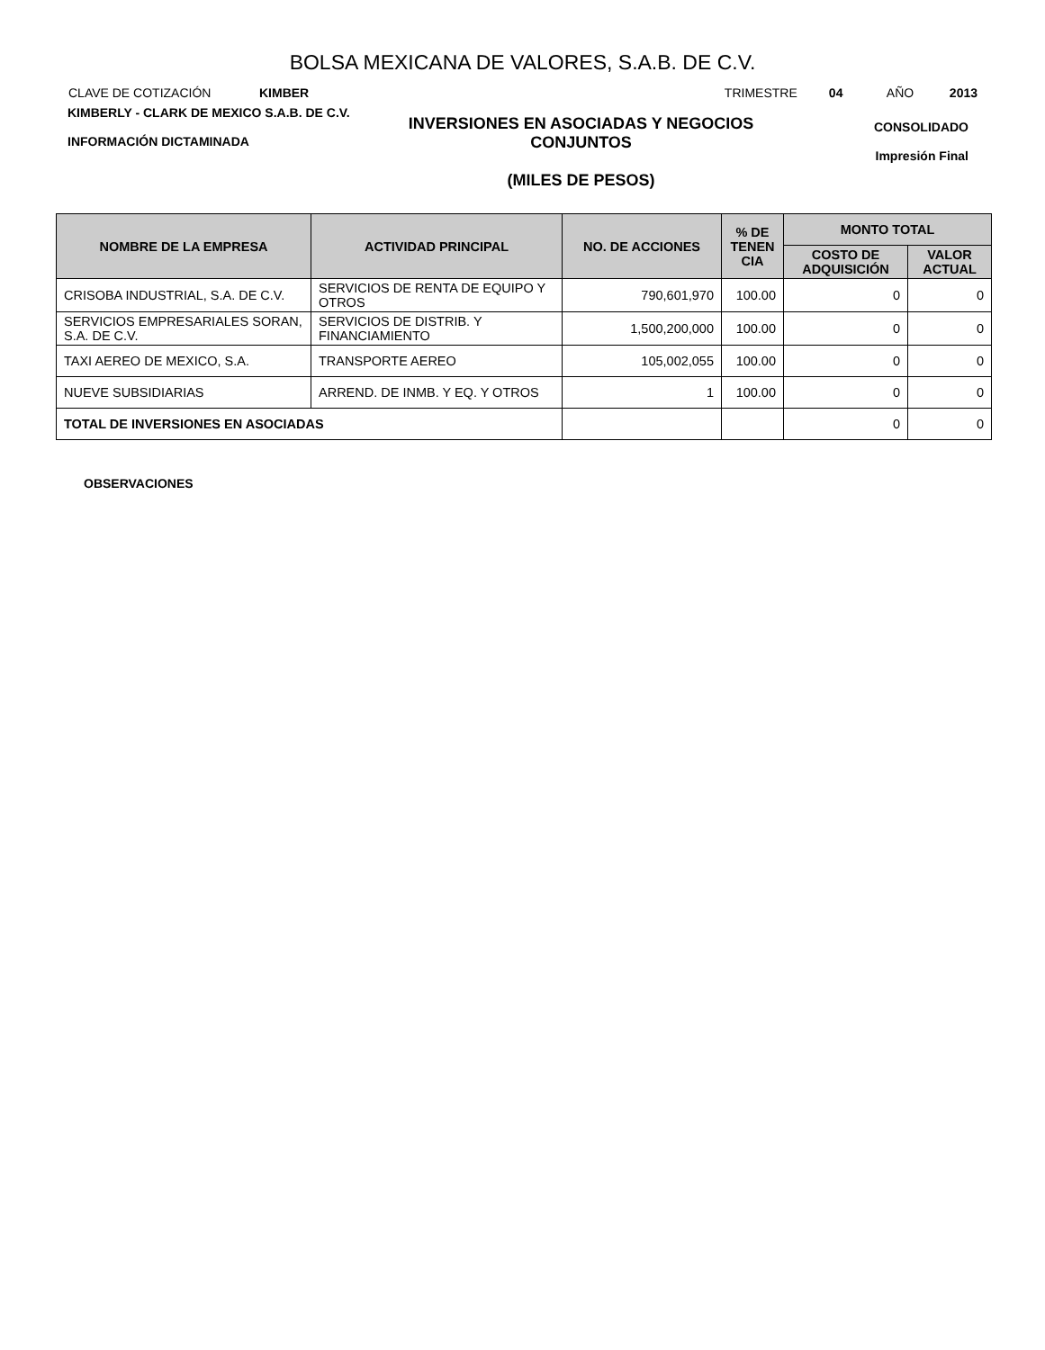BOLSA MEXICANA DE VALORES, S.A.B. DE C.V.
CLAVE DE COTIZACIÓN KIMBER TRIMESTRE 04 AÑO 2013
KIMBERLY - CLARK DE MEXICO S.A.B. DE C.V.
INFORMACIÓN DICTAMINADA
INVERSIONES EN ASOCIADAS Y NEGOCIOS CONJUNTOS
(MILES DE PESOS)
CONSOLIDADO
Impresión Final
| NOMBRE DE LA EMPRESA | ACTIVIDAD PRINCIPAL | NO. DE ACCIONES | % DE TENEN CIA | MONTO TOTAL | |
| --- | --- | --- | --- | --- | --- |
| | | | | COSTO DE ADQUISICIÓN | VALOR ACTUAL |
| CRISOBA INDUSTRIAL, S.A. DE C.V. | SERVICIOS DE RENTA DE EQUIPO Y OTROS | 790,601,970 | 100.00 | 0 | 0 |
| SERVICIOS EMPRESARIALES SORAN, S.A. DE C.V. | SERVICIOS DE DISTRIB. Y FINANCIAMIENTO | 1,500,200,000 | 100.00 | 0 | 0 |
| TAXI AEREO DE MEXICO, S.A. | TRANSPORTE AEREO | 105,002,055 | 100.00 | 0 | 0 |
| NUEVE SUBSIDIARIAS | ARREND. DE INMB. Y EQ. Y OTROS | 1 | 100.00 | 0 | 0 |
| TOTAL DE INVERSIONES EN ASOCIADAS | | | | 0 | 0 |
OBSERVACIONES